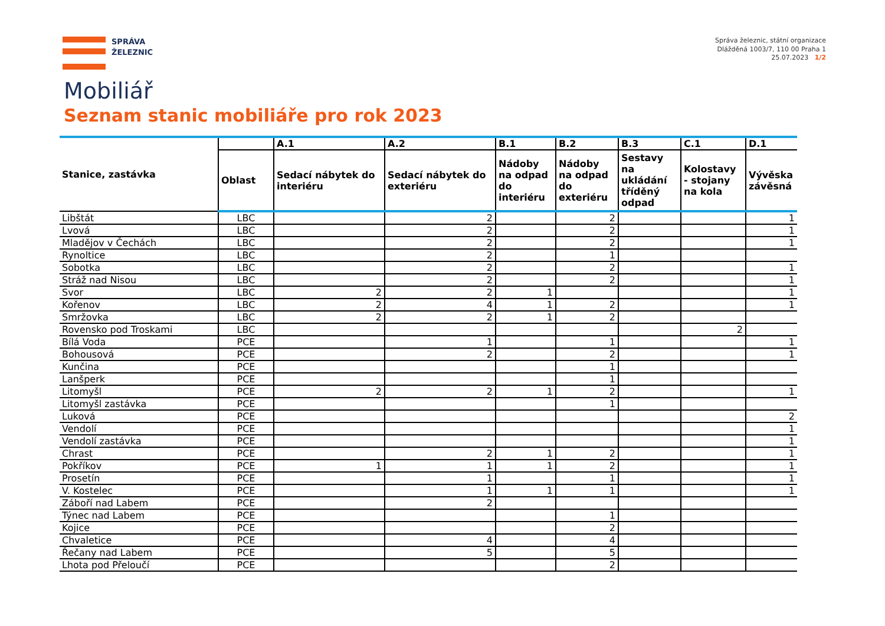SPRÁVA
ŽELEZNIC
Správa železnic, státní organizace
Dlážděná 1003/7, 110 00 Praha 1
25.07.2023 1/2
Mobiliář
Seznam stanic mobiliáře pro rok 2023
| Stanice, zastávka | | A.1 | A.2 | B.1 | B.2 | B.3 | C.1 | D.1 |
| --- | --- | --- | --- | --- | --- | --- | --- | --- |
| | Oblast | Sedací nábytek do interiéru | Sedací nábytek do exteriéru | Nádoby na odpad do interiéru | Nádoby na odpad do exteriéru | Sestavy na ukládání tříděný odpad | Kolostavy - stojany na kola | Vývěska závěsná |
| Libštát | LBC | | 2 | | 2 | | | 1 |
| Lvová | LBC | | 2 | | 2 | | | 1 |
| Mladějov v Čechách | LBC | | 2 | | 2 | | | 1 |
| Rynoltice | LBC | | 2 | | 1 | | | |
| Sobotka | LBC | | 2 | | 2 | | | 1 |
| Stráž nad Nisou | LBC | | 2 | | 2 | | | 1 |
| Svor | LBC | 2 | 2 | 1 | | | | 1 |
| Kořenov | LBC | 2 | 4 | 1 | 2 | | | 1 |
| Smržovka | LBC | 2 | 2 | 1 | 2 | | | |
| Rovensko pod Troskami | LBC | | | | | | 2 | |
| Bílá Voda | PCE | | 1 | | 1 | | | 1 |
| Bohousová | PCE | | 2 | | 2 | | | 1 |
| Kunčina | PCE | | | | 1 | | | |
| Lanšperk | PCE | | | | 1 | | | |
| Litomyšl | PCE | 2 | 2 | 1 | 2 | | | 1 |
| Litomyšl zastávka | PCE | | | | 1 | | | |
| Luková | PCE | | | | | | | 2 |
| Vendolí | PCE | | | | | | | 1 |
| Vendolí zastávka | PCE | | | | | | | 1 |
| Chrast | PCE | | 2 | 1 | 2 | | | 1 |
| Pokříkov | PCE | 1 | 1 | 1 | 2 | | | 1 |
| Prosetín | PCE | | 1 | | 1 | | | 1 |
| V. Kostelec | PCE | | 1 | 1 | 1 | | | 1 |
| Záboří nad Labem | PCE | | 2 | | | | | |
| Týnec nad Labem | PCE | | | | 1 | | | |
| Kojice | PCE | | | | 2 | | | |
| Chvaletice | PCE | | 4 | | 4 | | | |
| Řečany nad Labem | PCE | | 5 | | 5 | | | |
| Lhota pod Přeloučí | PCE | | | | 2 | | | |